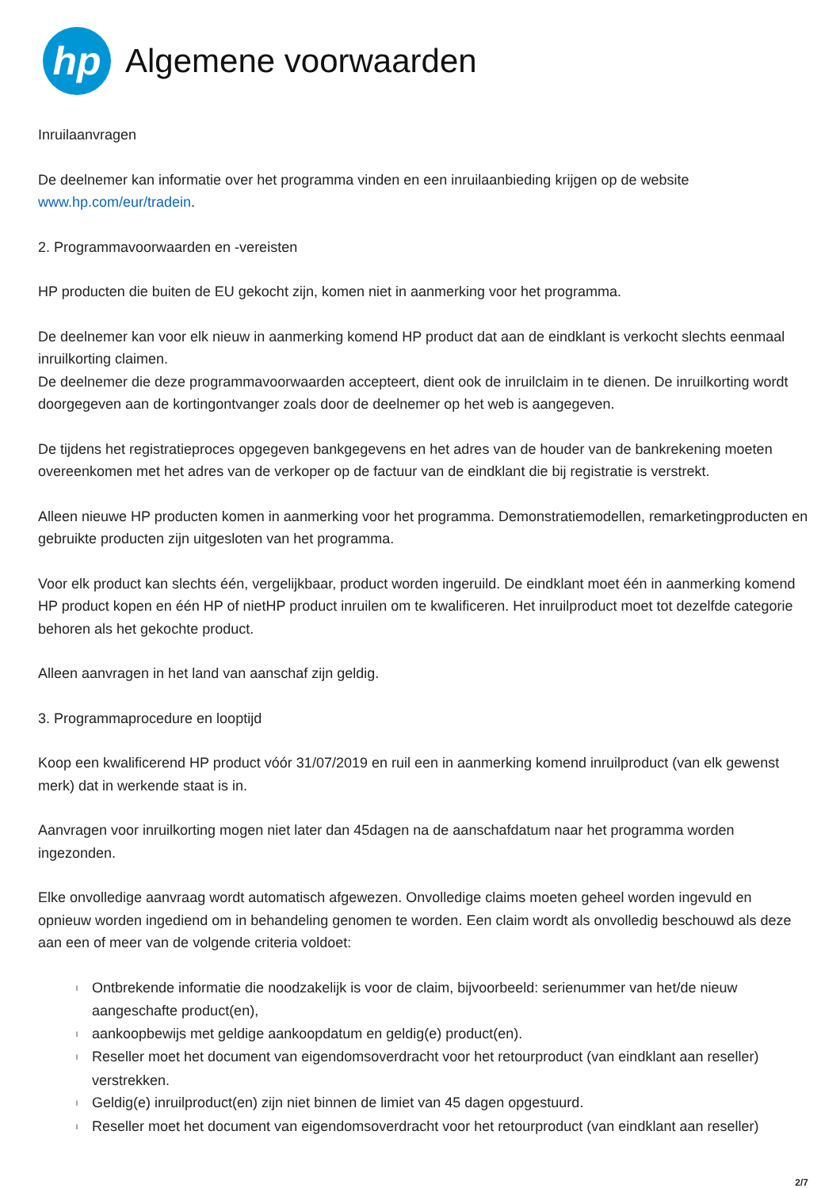hp
Algemene voorwaarden
Inruilaanvragen
De deelnemer kan informatie over het programma vinden en een inruilaanbieding krijgen op de website
www.hp.com/eur/tradein.
2. Programmavoorwaarden en -vereisten
HP producten die buiten de EU gekocht zijn, komen niet in aanmerking voor het programma.
De deelnemer kan voor elk nieuw in aanmerking komend HP product dat aan de eindklant is verkocht slechts eenmaal inruilkorting claimen.
De deelnemer die deze programmavoorwaarden accepteert, dient ook de inruilclaim in te dienen. De inruilkorting wordt doorgegeven aan de kortingontvanger zoals door de deelnemer op het web is aangegeven.
De tijdens het registratieproces opgegeven bankgegevens en het adres van de houder van de bankrekening moeten overeenkomen met het adres van de verkoper op de factuur van de eindklant die bij registratie is verstrekt.
Alleen nieuwe HP producten komen in aanmerking voor het programma. Demonstratiemodellen, remarketingproducten en gebruikte producten zijn uitgesloten van het programma.
Voor elk product kan slechts één, vergelijkbaar, product worden ingeruild. De eindklant moet één in aanmerking komend HP product kopen en één HP of nietHP product inruilen om te kwalificeren. Het inruilproduct moet tot dezelfde categorie behoren als het gekochte product.
Alleen aanvragen in het land van aanschaf zijn geldig.
3. Programmaprocedure en looptijd
Koop een kwalificerend HP product vóór 31/07/2019 en ruil een in aanmerking komend inruilproduct (van elk gewenst merk) dat in werkende staat is in.
Aanvragen voor inruilkorting mogen niet later dan 45dagen na de aanschafdatum naar het programma worden ingezonden.
Elke onvolledige aanvraag wordt automatisch afgewezen. Onvolledige claims moeten geheel worden ingevuld en opnieuw worden ingediend om in behandeling genomen te worden. Een claim wordt als onvolledig beschouwd als deze aan een of meer van de volgende criteria voldoet:
l Ontbrekende informatie die noodzakelijk is voor de claim, bijvoorbeeld: serienummer van het/de nieuw
aangeschafte product(en),
laankoopbewijs met geldige aankoopdatum en geldig(e) product(en).
l Reseller moet het document van eigendomsoverdracht voor het retourproduct (van eindklant aan reseller)
verstrekken.
l Geldig(e) inruilproduct(en) zijn niet binnen de limiet van 45 dagen opgestuurd.
l Reseller moet het document van eigendomsoverdracht voor het retourproduct (van eindklant aan reseller)
2/7